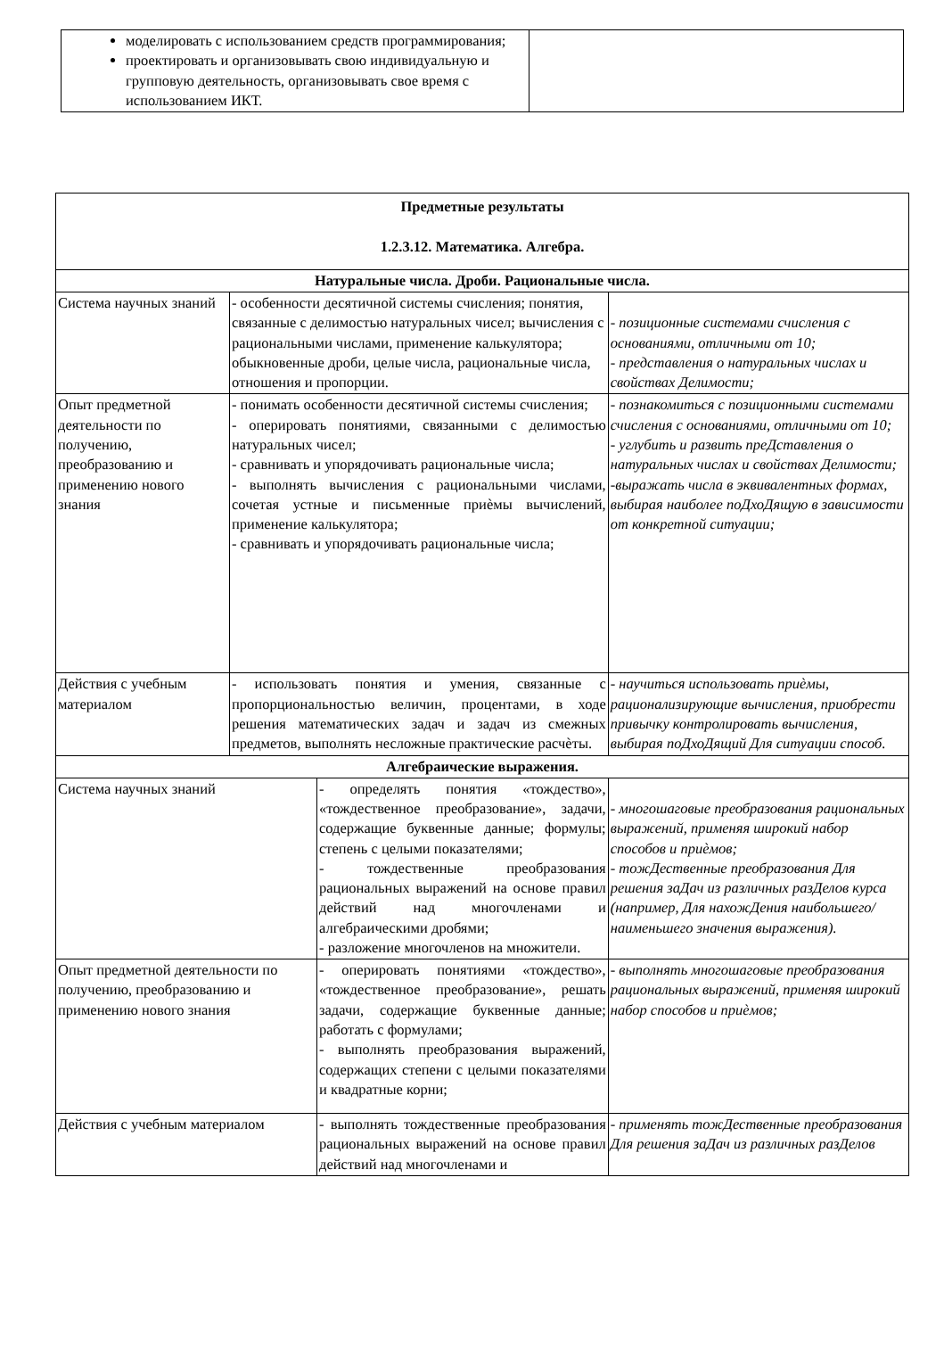| моделировать с использованием средств программирования; проектировать и организовывать свою индивидуальную и групповую деятельность, организовывать свое время с использованием ИКТ. | |
| Предметные результаты 1.2.3.12. Математика. Алгебра. | | | |
| Натуральные числа. Дроби. Рациональные числа. | | | |
| Система научных знаний | - особенности десятичной системы счисления; понятия, связанные с делимостью натуральных чисел; вычисления с рациональными числами, применение калькулятора; обыкновенные дроби, целые числа, рациональные числа, отношения и пропорции. | | - позиционные системами счисления с основаниями, отличными от 10; - представления о натуральных числах и свойствах Делимости; |
| Опыт предметной деятельности по получению, преобразованию и применению нового знания | - понимать особенности десятичной системы счисления; - оперировать понятиями, связанными с делимостью натуральных чисел; - сравнивать и упорядочивать рациональные числа; - выполнять вычисления с рациональными числами, сочетая устные и письменные приѐмы вычислений, применение калькулятора; - сравнивать и упорядочивать рациональные числа; | | - познакомиться с позиционными системами счисления с основаниями, отличными от 10; - углубить и развить преДставления о натуральных числах и свойствах Делимости; -выражать числа в эквивалентных формах, выбирая наиболее поДхоДящую в зависимости от конкретной ситуации; |
| Действия с учебным материалом | - использовать понятия и умения, связанные с пропорциональностью величин, процентами, в ходе решения математических задач и задач из смежных предметов, выполнять несложные практические расчѐты. | | - научиться использовать приѐмы, рационализирующие вычисления, приобрести привычку контролировать вычисления, выбирая поДхоДящий Для ситуации способ. |
| Алгебраические выражения. | | | |
| Система научных знаний | | - определять понятия «тождество», «тождественное преобразование», задачи, содержащие буквенные данные; формулы; степень с целыми показателями; - тождественные преобразования рациональных выражений на основе правил действий над многочленами и алгебраическими дробями; - разложение многочленов на множители. | - многошаговые преобразования рациональных выражений, применяя широкий набор способов и приѐмов; - тожДественные преобразования Для решения заДач из различных разДелов курса (например, Для нахожДения наибольшего/ наименьшего значения выражения). |
| Опыт предметной деятельности по получению, преобразованию и применению нового знания | | - оперировать понятиями «тождество», «тождественное преобразование», решать задачи, содержащие буквенные данные; работать с формулами; - выполнять преобразования выражений, содержащих степени с целыми показателями и квадратные корни; | - выполнять многошаговые преобразования рациональных выражений, применяя широкий набор способов и приѐмов; |
| Действия с учебным материалом | | - выполнять тождественные преобразования рациональных выражений на основе правил действий над многочленами и | - применять тожДественные преобразования Для решения заДач из различных разДелов |